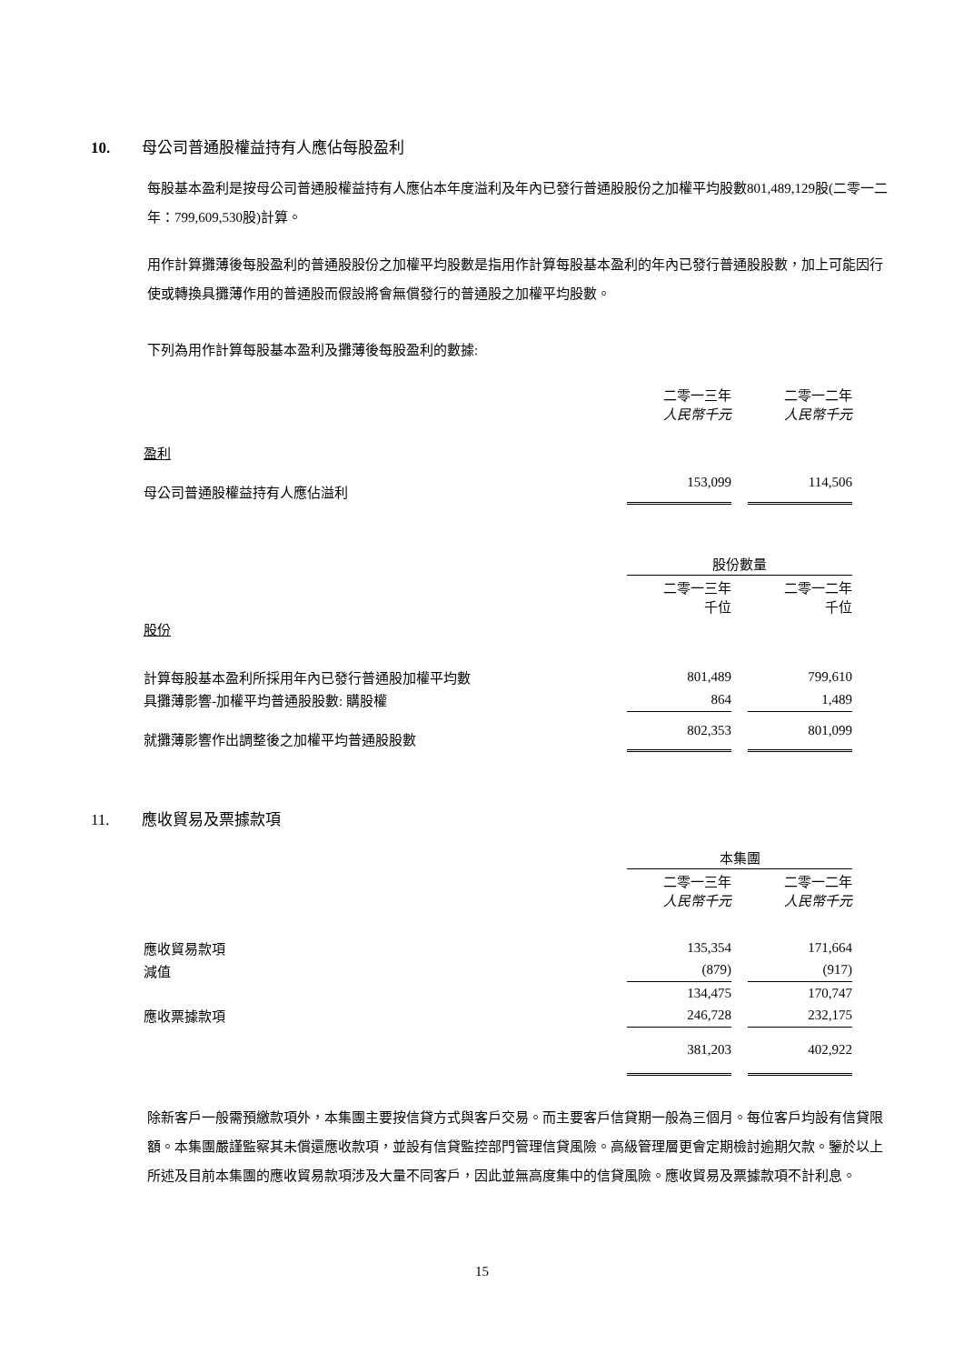10. 母公司普通股權益持有人應佔每股盈利
每股基本盈利是按母公司普通股權益持有人應佔本年度溢利及年內已發行普通股股份之加權平均股數801,489,129股(二零一二年：799,609,530股)計算。
用作計算攤薄後每股盈利的普通股股份之加權平均股數是指用作計算每股基本盈利的年內已發行普通股股數，加上可能因行使或轉換具攤薄作用的普通股而假設將會無償發行的普通股之加權平均股數。
下列為用作計算每股基本盈利及攤薄後每股盈利的數據:
| | 二零一三年 人民幣千元 | | 二零一二年 人民幣千元 |
| 盈利 | | | |
| 母公司普通股權益持有人應佔溢利 | 153,099 | | 114,506 |
| | 股份數量 | | |
| | 二零一三年 千位 | | 二零一二年 千位 |
| 股份 | | | |
| 計算每股基本盈利所採用年內已發行普通股加權平均數 | 801,489 | | 799,610 |
| 具攤薄影響-加權平均普通股股數: 購股權 | 864 | | 1,489 |
| 就攤薄影響作出調整後之加權平均普通股股數 | 802,353 | | 801,099 |
11. 應收貿易及票據款項
| | 本集團 | | |
| | 二零一三年 人民幣千元 | | 二零一二年 人民幣千元 |
| 應收貿易款項 | 135,354 | | 171,664 |
| 減值 | (879) | | (917) |
| | 134,475 | | 170,747 |
| 應收票據款項 | 246,728 | | 232,175 |
| | 381,203 | | 402,922 |
除新客戶一般需預繳款項外，本集團主要按信貸方式與客戶交易。而主要客戶信貸期一般為三個月。每位客戶均設有信貸限額。本集團嚴謹監察其未償還應收款項，並設有信貸監控部門管理信貸風險。高級管理層更會定期檢討逾期欠款。鑒於以上所述及目前本集團的應收貿易款項涉及大量不同客戶，因此並無高度集中的信貸風險。應收貿易及票據款項不計利息。
15